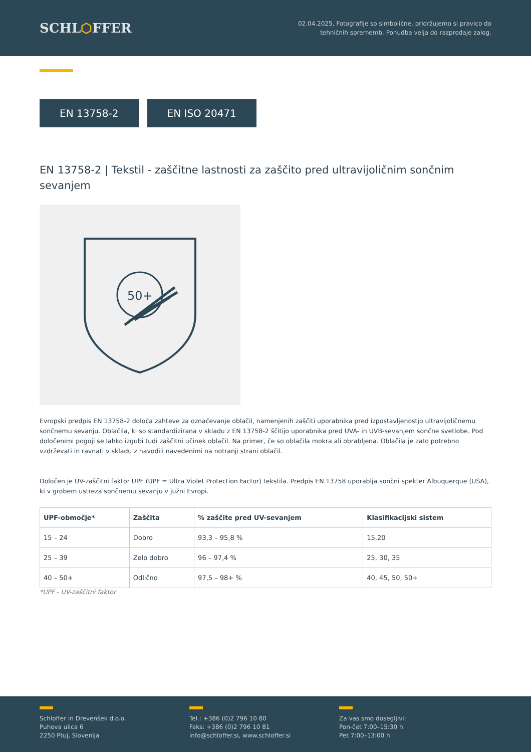SCHL⬡FFER
02.04.2025, Fotografije so simbolične, pridržujemo si pravico do
tehničnih sprememb. Ponudba velja do razprodaje zalog.
EN 13758-2 EN ISO 20471
EN 13758-2 | Tekstil - zaščitne lastnosti za zaščito pred ultravijoličnim sončnim sevanjem
50+
Evropski predpis EN 13758-2 določa zahteve za označevanje oblačil, namenjenih zaščiti uporabnika pred izpostavljenostjo ultravijoličnemu sončnemu sevanju. Oblačila, ki so standardizirana v skladu z EN 13758-2 ščitijo uporabnika pred UVA- in UVB-sevanjem sončne svetlobe. Pod določenimi pogoji se lahko izgubi tudi zaščitni učinek oblačil. Na primer, če so oblačila mokra ali obrabljena. Oblačila je zato potrebno vzdrževati in ravnati v skladu z navodili navedenimi na notranji strani oblačil.
Določen je UV-zaščitni faktor UPF (UPF = Ultra Violet Protection Factor) tekstila. Predpis EN 13758 uporablja sončni spekter Albuquerque (USA), ki v grobem ustreza sončnemu sevanju v južni Evropi.
| UPF-območje* | Zaščita | % zaščite pred UV-sevanjem | Klasifikacijski sistem |
| --- | --- | --- | --- |
| 15 – 24 | Dobro | 93,3 – 95,8 % | 15,20 |
| 25 – 39 | Zelo dobro | 96 – 97,4 % | 25, 30, 35 |
| 40 – 50+ | Odlično | 97,5 – 98+ % | 40, 45, 50, 50+ |
*UPF - UV-zaščitni faktor
Schloffer in Drevenšek d.o.o.
Puhova ulica 6
2250 Ptuj, Slovenija
Tel.: +386 (0)2 796 10 80
Faks: +386 (0)2 796 10 81
info@schloffer.si, www.schloffer.si
Za vas smo dosegljivi:
Pon-čet 7:00–15:30 h
Pet 7:00–13:00 h